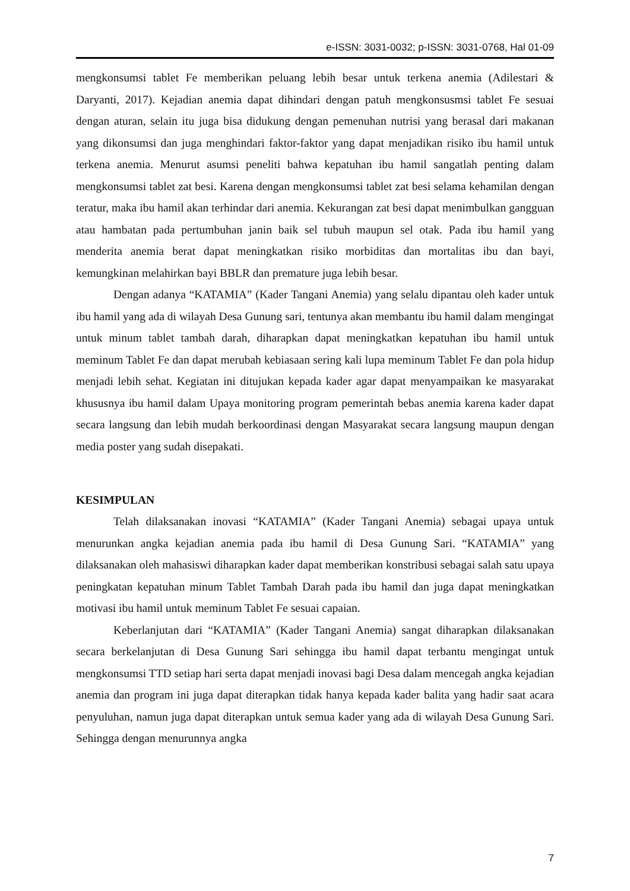e-ISSN: 3031-0032; p-ISSN: 3031-0768, Hal 01-09
mengkonsumsi tablet Fe memberikan peluang lebih besar untuk terkena anemia (Adilestari & Daryanti, 2017). Kejadian anemia dapat dihindari dengan patuh mengkonsusmsi tablet Fe sesuai dengan aturan, selain itu juga bisa didukung dengan pemenuhan nutrisi yang berasal dari makanan yang dikonsumsi dan juga menghindari faktor-faktor yang dapat menjadikan risiko ibu hamil untuk terkena anemia. Menurut asumsi peneliti bahwa kepatuhan ibu hamil sangatlah penting dalam mengkonsumsi tablet zat besi. Karena dengan mengkonsumsi tablet zat besi selama kehamilan dengan teratur, maka ibu hamil akan terhindar dari anemia. Kekurangan zat besi dapat menimbulkan gangguan atau hambatan pada pertumbuhan janin baik sel tubuh maupun sel otak. Pada ibu hamil yang menderita anemia berat dapat meningkatkan risiko morbiditas dan mortalitas ibu dan bayi, kemungkinan melahirkan bayi BBLR dan premature juga lebih besar.
Dengan adanya “KATAMIA” (Kader Tangani Anemia) yang selalu dipantau oleh kader untuk ibu hamil yang ada di wilayah Desa Gunung sari, tentunya akan membantu ibu hamil dalam mengingat untuk minum tablet tambah darah, diharapkan dapat meningkatkan kepatuhan ibu hamil untuk meminum Tablet Fe dan dapat merubah kebiasaan sering kali lupa meminum Tablet Fe dan pola hidup menjadi lebih sehat. Kegiatan ini ditujukan kepada kader agar dapat menyampaikan ke masyarakat khususnya ibu hamil dalam Upaya monitoring program pemerintah bebas anemia karena kader dapat secara langsung dan lebih mudah berkoordinasi dengan Masyarakat secara langsung maupun dengan media poster yang sudah disepakati.
KESIMPULAN
Telah dilaksanakan inovasi “KATAMIA” (Kader Tangani Anemia) sebagai upaya untuk menurunkan angka kejadian anemia pada ibu hamil di Desa Gunung Sari. “KATAMIA” yang dilaksanakan oleh mahasiswi diharapkan kader dapat memberikan konstribusi sebagai salah satu upaya peningkatan kepatuhan minum Tablet Tambah Darah pada ibu hamil dan juga dapat meningkatkan motivasi ibu hamil untuk meminum Tablet Fe sesuai capaian.
Keberlanjutan dari “KATAMIA” (Kader Tangani Anemia) sangat diharapkan dilaksanakan secara berkelanjutan di Desa Gunung Sari sehingga ibu hamil dapat terbantu mengingat untuk mengkonsumsi TTD setiap hari serta dapat menjadi inovasi bagi Desa dalam mencegah angka kejadian anemia dan program ini juga dapat diterapkan tidak hanya kepada kader balita yang hadir saat acara penyuluhan, namun juga dapat diterapkan untuk semua kader yang ada di wilayah Desa Gunung Sari. Sehingga dengan menurunnya angka
7